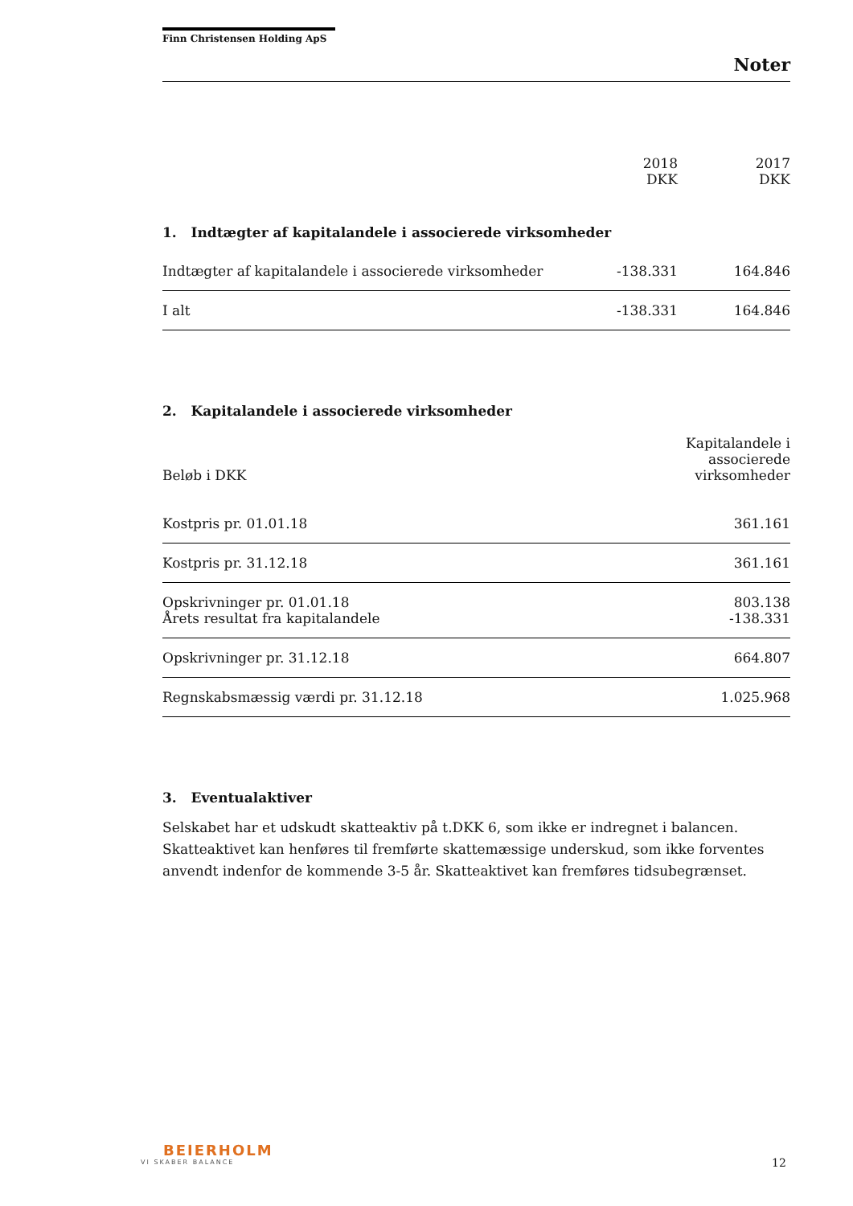Finn Christensen Holding ApS
Noter
| | 2018 DKK | 2017 DKK |
| --- | --- | --- |
1. Indtægter af kapitalandele i associerede virksomheder
| Indtægter af kapitalandele i associerede virksomheder | -138.331 | 164.846 |
| I alt | -138.331 | 164.846 |
2. Kapitalandele i associerede virksomheder
| Beløb i DKK | Kapitalandele i associerede virksomheder |
| --- | --- |
| Kostpris pr. 01.01.18 | 361.161 |
| Kostpris pr. 31.12.18 | 361.161 |
| Opskrivninger pr. 01.01.18 Årets resultat fra kapitalandele | 803.138 -138.331 |
| Opskrivninger pr. 31.12.18 | 664.807 |
| Regnskabsmæssig værdi pr. 31.12.18 | 1.025.968 |
3. Eventualaktiver
Selskabet har et udskudt skatteaktiv på t.DKK 6, som ikke er indregnet i balancen. Skatteaktivet kan henføres til fremførte skattemæssige underskud, som ikke forventes anvendt indenfor de kommende 3-5 år. Skatteaktivet kan fremføres tidsubegrænset.
BEIERHOLM
VI SKABER BALANCE
12